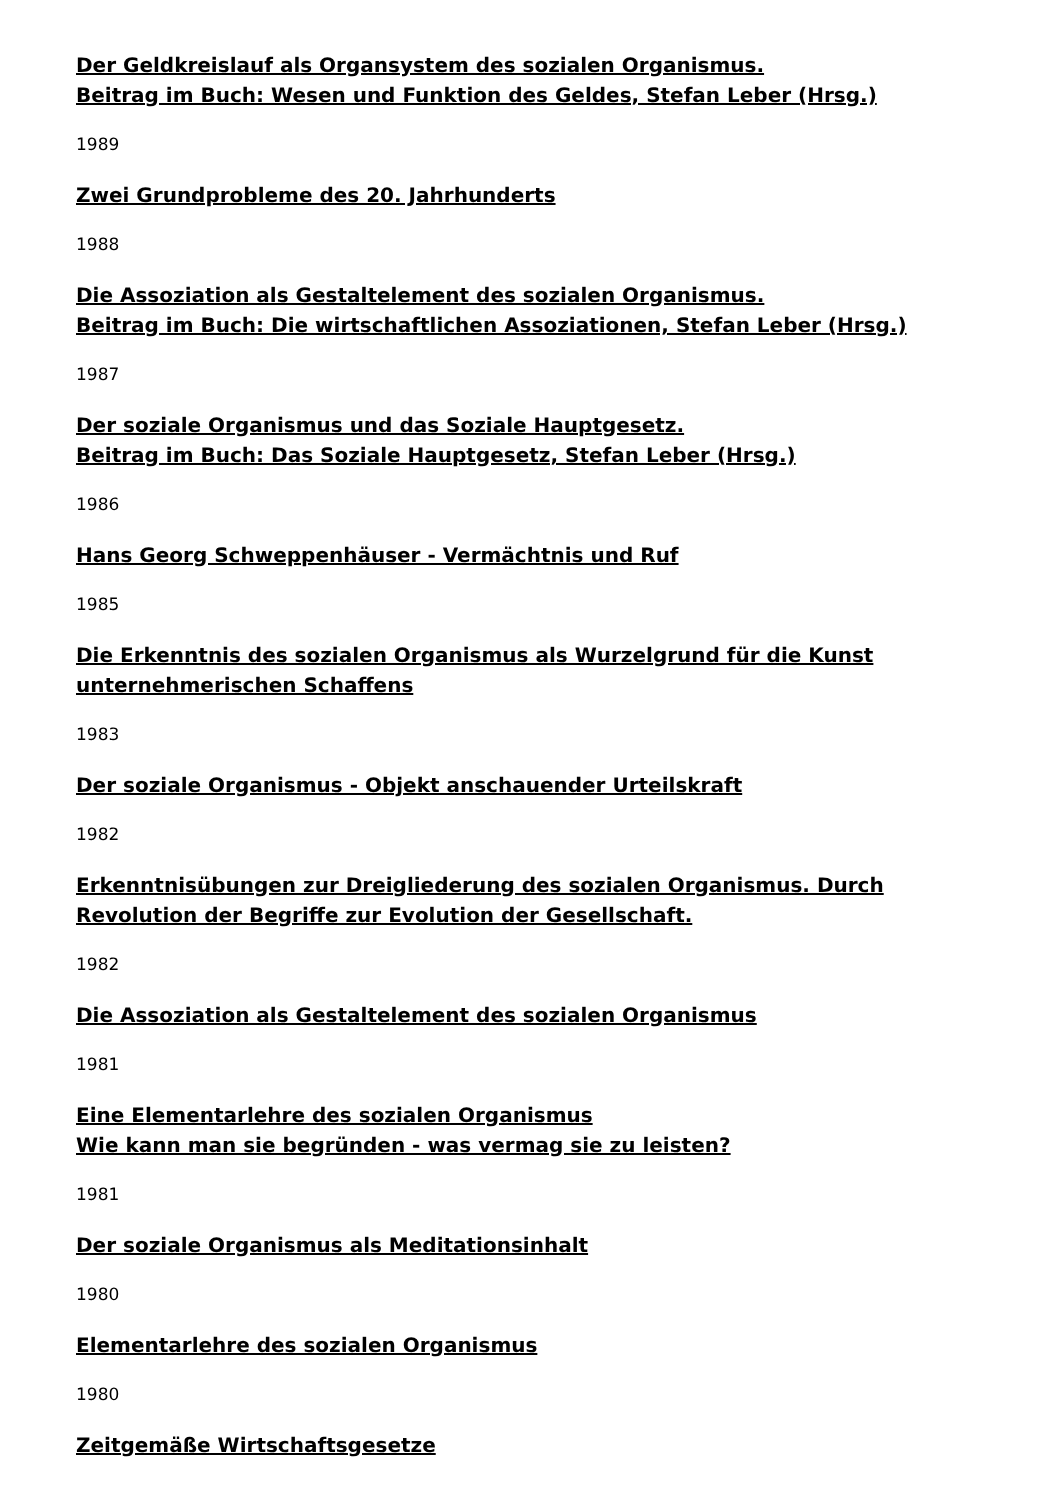Der Geldkreislauf als Organsystem des sozialen Organismus.
Beitrag im Buch: Wesen und Funktion des Geldes, Stefan Leber (Hrsg.)
1989
Zwei Grundprobleme des 20. Jahrhunderts
1988
Die Assoziation als Gestaltelement des sozialen Organismus.
Beitrag im Buch: Die wirtschaftlichen Assoziationen, Stefan Leber (Hrsg.)
1987
Der soziale Organismus und das Soziale Hauptgesetz.
Beitrag im Buch: Das Soziale Hauptgesetz, Stefan Leber (Hrsg.)
1986
Hans Georg Schweppenhäuser - Vermächtnis und Ruf
1985
Die Erkenntnis des sozialen Organismus als Wurzelgrund für die Kunst
unternehmerischen Schaffens
1983
Der soziale Organismus - Objekt anschauender Urteilskraft
1982
Erkenntnisübungen zur Dreigliederung des sozialen Organismus. Durch
Revolution der Begriffe zur Evolution der Gesellschaft.
1982
Die Assoziation als Gestaltelement des sozialen Organismus
1981
Eine Elementarlehre des sozialen Organismus
Wie kann man sie begründen - was vermag sie zu leisten?
1981
Der soziale Organismus als Meditationsinhalt
1980
Elementarlehre des sozialen Organismus
1980
Zeitgemäße Wirtschaftsgesetze